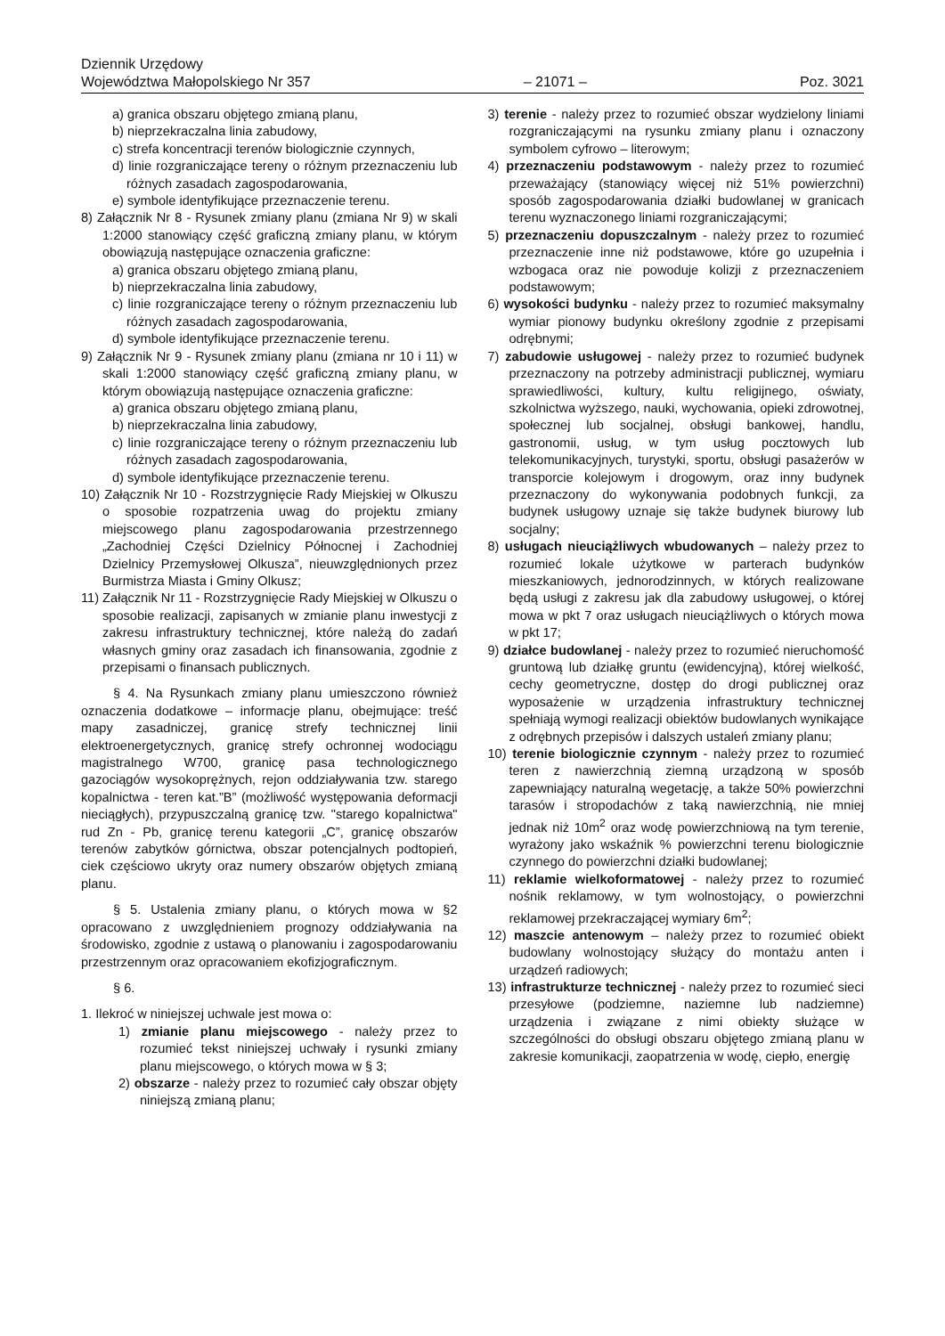Dziennik Urzędowy
Województwa Małopolskiego Nr 357 – 21071 – Poz. 3021
a) granica obszaru objętego zmianą planu,
b) nieprzekraczalna linia zabudowy,
c) strefa koncentracji terenów biologicznie czynnych,
d) linie rozgraniczające tereny o różnym przeznaczeniu lub różnych zasadach zagospodarowania,
e) symbole identyfikujące przeznaczenie terenu.
8) Załącznik Nr 8 - Rysunek zmiany planu (zmiana Nr 9) w skali 1:2000 stanowiący część graficzną zmiany planu, w którym obowiązują następujące oznaczenia graficzne:
a) granica obszaru objętego zmianą planu,
b) nieprzekraczalna linia zabudowy,
c) linie rozgraniczające tereny o różnym przeznaczeniu lub różnych zasadach zagospodarowania,
d) symbole identyfikujące przeznaczenie terenu.
9) Załącznik Nr 9 - Rysunek zmiany planu (zmiana nr 10 i 11) w skali 1:2000 stanowiący część graficzną zmiany planu, w którym obowiązują następujące oznaczenia graficzne:
a) granica obszaru objętego zmianą planu,
b) nieprzekraczalna linia zabudowy,
c) linie rozgraniczające tereny o różnym przeznaczeniu lub różnych zasadach zagospodarowania,
d) symbole identyfikujące przeznaczenie terenu.
10) Załącznik Nr 10 - Rozstrzygnięcie Rady Miejskiej w Olkuszu o sposobie rozpatrzenia uwag do projektu zmiany miejscowego planu zagospodarowania przestrzennego „Zachodniej Części Dzielnicy Północnej i Zachodniej Dzielnicy Przemysłowej Olkusza”, nieuwzględnionych przez Burmistrza Miasta i Gminy Olkusz;
11) Załącznik Nr 11 - Rozstrzygnięcie Rady Miejskiej w Olkuszu o sposobie realizacji, zapisanych w zmianie planu inwestycji z zakresu infrastruktury technicznej, które należą do zadań własnych gminy oraz zasadach ich finansowania, zgodnie z przepisami o finansach publicznych.
§ 4. Na Rysunkach zmiany planu umieszczono również oznaczenia dodatkowe – informacje planu, obejmujące: treść mapy zasadniczej, granicę strefy technicznej linii elektroenergetycznych, granicę strefy ochronnej wodociągu magistralnego W700, granicę pasa technologicznego gazociągów wysokoprężnych, rejon oddziaływania tzw. starego kopalnictwa - teren kat.”B” (możliwość występowania deformacji nieciągłych), przypuszczalną granicę tzw. "starego kopalnictwa" rud Zn - Pb, granicę terenu kategorii „C”, granicę obszarów terenów zabytków górnictwa, obszar potencjalnych podtopień, ciek częściowo ukryty oraz numery obszarów objętych zmianą planu.
§ 5. Ustalenia zmiany planu, o których mowa w §2 opracowano z uwzględnieniem prognozy oddziaływania na środowisko, zgodnie z ustawą o planowaniu i zagospodarowaniu przestrzennym oraz opracowaniem ekofizjograficznym.
§ 6.
1. Ilekroć w niniejszej uchwale jest mowa o:
1) zmianie planu miejscowego - należy przez to rozumieć tekst niniejszej uchwały i rysunki zmiany planu miejscowego, o których mowa w § 3;
2) obszarze - należy przez to rozumieć cały obszar objęty niniejszą zmianą planu;
3) terenie - należy przez to rozumieć obszar wydzielony liniami rozgraniczającymi na rysunku zmiany planu i oznaczony symbolem cyfrowo – literowym;
4) przeznaczeniu podstawowym - należy przez to rozumieć przeważający (stanowiący więcej niż 51% powierzchni) sposób zagospodarowania działki budowlanej w granicach terenu wyznaczonego liniami rozgraniczającymi;
5) przeznaczeniu dopuszczalnym - należy przez to rozumieć przeznaczenie inne niż podstawowe, które go uzupełnia i wzbogaca oraz nie powoduje kolizji z przeznaczeniem podstawowym;
6) wysokości budynku - należy przez to rozumieć maksymalny wymiar pionowy budynku określony zgodnie z przepisami odrębnymi;
7) zabudowie usługowej - należy przez to rozumieć budynek przeznaczony na potrzeby administracji publicznej, wymiaru sprawiedliwości, kultury, kultu religijnego, oświaty, szkolnictwa wyższego, nauki, wychowania, opieki zdrowotnej, społecznej lub socjalnej, obsługi bankowej, handlu, gastronomii, usług, w tym usług pocztowych lub telekomunikacyjnych, turystyki, sportu, obsługi pasażerów w transporcie kolejowym i drogowym, oraz inny budynek przeznaczony do wykonywania podobnych funkcji, za budynek usługowy uznaje się także budynek biurowy lub socjalny;
8) usługach nieuciążliwych wbudowanych – należy przez to rozumieć lokale użytkowe w parterach budynków mieszkaniowych, jednorodzinnych, w których realizowane będą usługi z zakresu jak dla zabudowy usługowej, o której mowa w pkt 7 oraz usługach nieuciążliwych o których mowa w pkt 17;
9) działce budowlanej - należy przez to rozumieć nieruchomość gruntową lub działkę gruntu (ewidencyjną), której wielkość, cechy geometryczne, dostęp do drogi publicznej oraz wyposażenie w urządzenia infrastruktury technicznej spełniają wymogi realizacji obiektów budowlanych wynikające z odrębnych przepisów i dalszych ustaleń zmiany planu;
10) terenie biologicznie czynnym - należy przez to rozumieć teren z nawierzchnią ziemną urządzoną w sposób zapewniający naturalną wegetację, a także 50% powierzchni tarasów i stropodachów z taką nawierzchnią, nie mniej jednak niż 10m<sup>2</sup> oraz wodę powierzchniową na tym terenie, wyrażony jako wskaźnik % powierzchni terenu biologicznie czynnego do powierzchni działki budowlanej;
11) reklamie wielkoformatowej - należy przez to rozumieć nośnik reklamowy, w tym wolnostojący, o powierzchni reklamowej przekraczającej wymiary 6m<sup>2</sup>;
12) maszcie antenowym – należy przez to rozumieć obiekt budowlany wolnostojący służący do montażu anten i urządzeń radiowych;
13) infrastrukturze technicznej - należy przez to rozumieć sieci przesyłowe (podziemne, naziemne lub nadziemne) urządzenia i związane z nimi obiekty służące w szczególności do obsługi obszaru objętego zmianą planu w zakresie komunikacji, zaopatrzenia w wodę, ciepło, energię